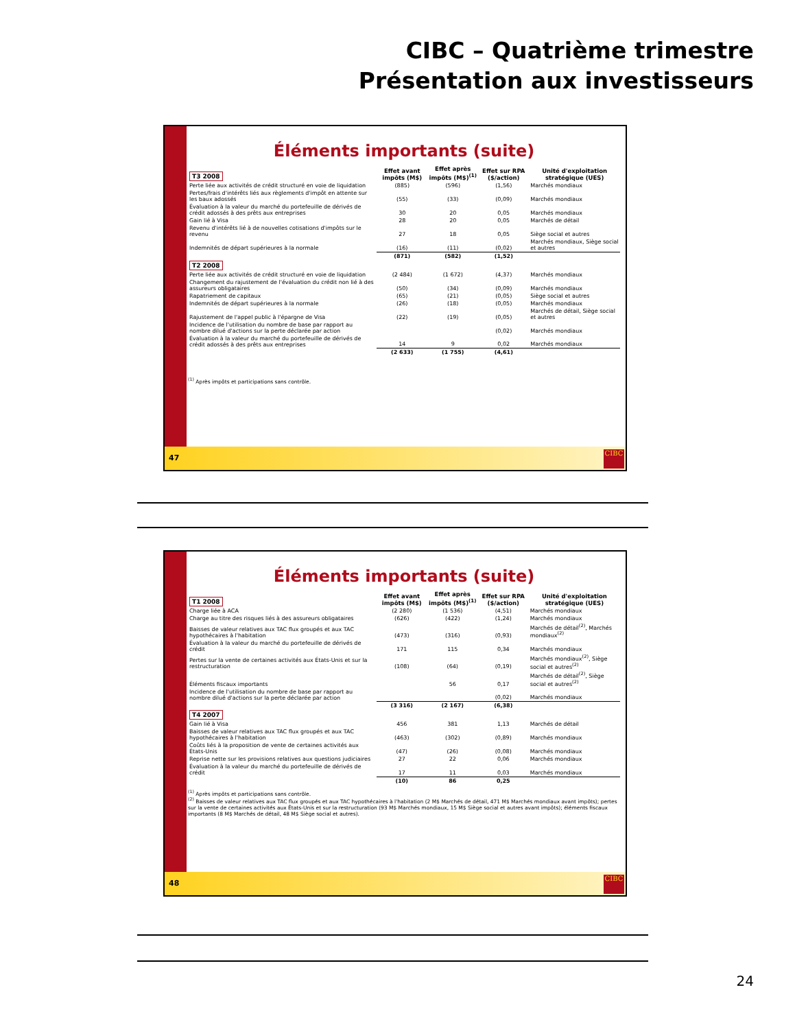CIBC – Quatrième trimestre
Présentation aux investisseurs
Éléments importants (suite)
| T3 2008 | Effet avant impôts (M$) | Effet après impôts (M$)<sup>(1)</sup> | Effet sur RPA ($/action) | Unité d'exploitation stratégique (UES) |
| --- | --- | --- | --- | --- |
| Perte liée aux activités de crédit structuré en voie de liquidation | (885) | (596) | (1,56) | Marchés mondiaux |
| Pertes/frais d'intérêts liés aux règlements d'impôt en attente sur les baux adossés | (55) | (33) | (0,09) | Marchés mondiaux |
| Évaluation à la valeur du marché du portefeuille de dérivés de crédit adossés à des prêts aux entreprises | 30 | 20 | 0,05 | Marchés mondiaux |
| Gain lié à Visa | 28 | 20 | 0,05 | Marchés de détail |
| Revenu d'intérêts lié à de nouvelles cotisations d'impôts sur le revenu | 27 | 18 | 0,05 | Siège social et autres |
| Indemnités de départ supérieures à la normale | (16) | (11) | (0,02) | Marchés mondiaux, Siège social et autres |
| | (871) | (582) | (1,52) | |
| T2 2008 | | | | |
| Perte liée aux activités de crédit structuré en voie de liquidation | (2 484) | (1 672) | (4,37) | Marchés mondiaux |
| Changement du rajustement de l'évaluation du crédit non lié à des assureurs obligataires | (50) | (34) | (0,09) | Marchés mondiaux |
| Rapatriement de capitaux | (65) | (21) | (0,05) | Siège social et autres |
| Indemnités de départ supérieures à la normale | (26) | (18) | (0,05) | Marchés mondiaux |
| Rajustement de l'appel public à l'épargne de Visa | (22) | (19) | (0,05) | Marchés de détail, Siège social et autres |
| Incidence de l'utilisation du nombre de base par rapport au nombre dilué d'actions sur la perte déclarée par action | | | (0,02) | Marchés mondiaux |
| Évaluation à la valeur du marché du portefeuille de dérivés de crédit adossés à des prêts aux entreprises | 14 | 9 | 0,02 | Marchés mondiaux |
| | (2 633) | (1 755) | (4,61) | |
<sup>(1)</sup> Après impôts et participations sans contrôle.
47 CIBC
Éléments importants (suite)
| T1 2008 | Effet avant impôts (M$) | Effet après impôts (M$)<sup>(1)</sup> | Effet sur RPA ($/action) | Unité d'exploitation stratégique (UES) |
| --- | --- | --- | --- | --- |
| Charge liée à ACA | (2 280) | (1 536) | (4,51) | Marchés mondiaux |
| Charge au titre des risques liés à des assureurs obligataires | (626) | (422) | (1,24) | Marchés mondiaux |
| Baisses de valeur relatives aux TAC flux groupés et aux TAC hypothécaires à l'habitation | (473) | (316) | (0,93) | Marchés de détail<sup>(2)</sup>, Marchés mondiaux<sup>(2)</sup> |
| Évaluation à la valeur du marché du portefeuille de dérivés de crédit | 171 | 115 | 0,34 | Marchés mondiaux |
| Pertes sur la vente de certaines activités aux États-Unis et sur la restructuration | (108) | (64) | (0,19) | Marchés mondiaux<sup>(2)</sup>, Siège social et autres<sup>(2)</sup> |
| Éléments fiscaux importants | | 56 | 0,17 | Marchés de détail<sup>(2)</sup>, Siège social et autres<sup>(2)</sup> |
| Incidence de l'utilisation du nombre de base par rapport au nombre dilué d'actions sur la perte déclarée par action | | | (0,02) | Marchés mondiaux |
| | (3 316) | (2 167) | (6,38) | |
| T4 2007 | | | | |
| Gain lié à Visa | 456 | 381 | 1,13 | Marchés de détail |
| Baisses de valeur relatives aux TAC flux groupés et aux TAC hypothécaires à l'habitation | (463) | (302) | (0,89) | Marchés mondiaux |
| Coûts liés à la proposition de vente de certaines activités aux États-Unis | (47) | (26) | (0,08) | Marchés mondiaux |
| Reprise nette sur les provisions relatives aux questions judiciaires | 27 | 22 | 0,06 | Marchés mondiaux |
| Évaluation à la valeur du marché du portefeuille de dérivés de crédit | 17 | 11 | 0,03 | Marchés mondiaux |
| | (10) | 86 | 0,25 | |
<sup>(1)</sup> Après impôts et participations sans contrôle.
<sup>(2)</sup> Baisses de valeur relatives aux TAC flux groupés et aux TAC hypothécaires à l'habitation (2 M$ Marchés de détail, 471 M$ Marchés mondiaux avant impôts); pertes sur la vente de certaines activités aux États-Unis et sur la restructuration (93 M$ Marchés mondiaux, 15 M$ Siège social et autres avant impôts); éléments fiscaux importants (8 M$ Marchés de détail, 48 M$ Siège social et autres).
48 CIBC
24